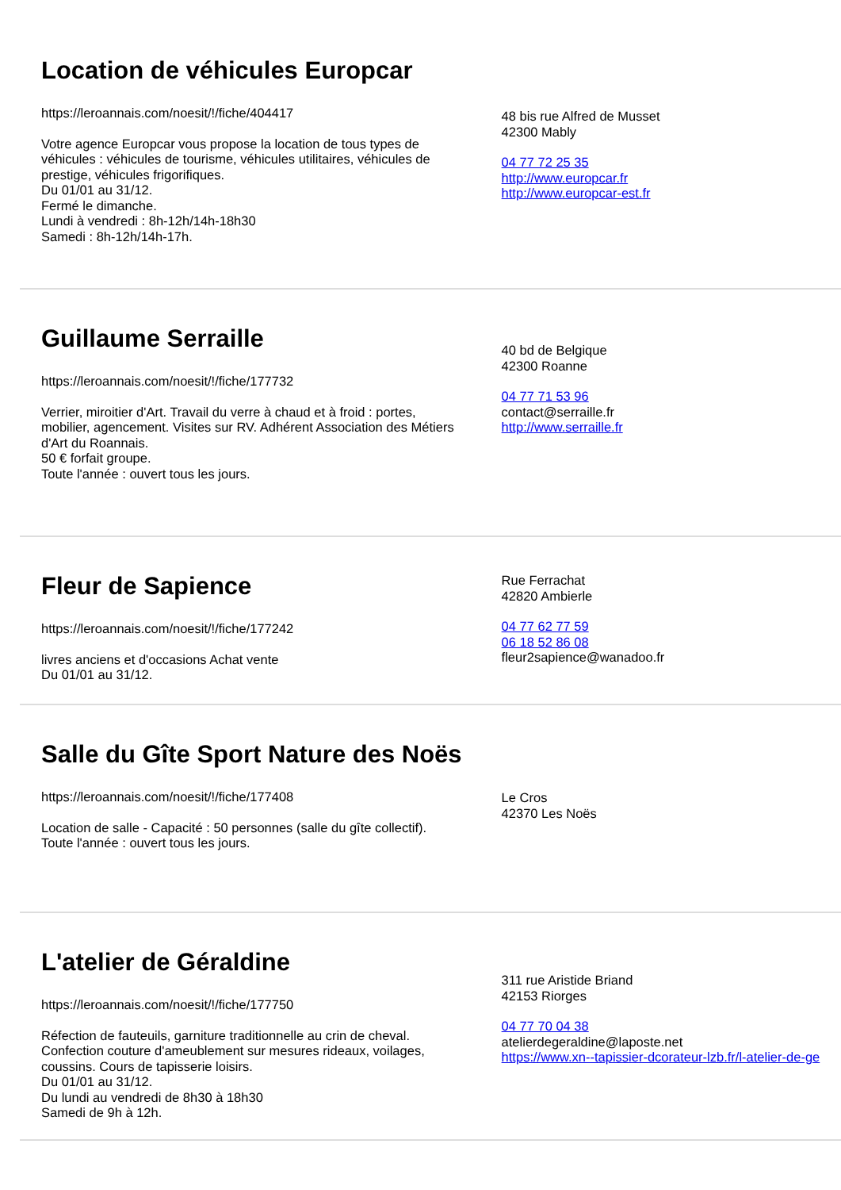Location de véhicules Europcar
https://leroannais.com/noesit/!/fiche/404417
Votre agence Europcar vous propose la location de tous types de véhicules : véhicules de tourisme, véhicules utilitaires, véhicules de prestige, véhicules frigorifiques.
Du 01/01 au 31/12.
Fermé le dimanche.
Lundi à vendredi : 8h-12h/14h-18h30
Samedi : 8h-12h/14h-17h.
48 bis rue Alfred de Musset
42300 Mably
04 77 72 25 35
http://www.europcar.fr
http://www.europcar-est.fr
Guillaume Serraille
https://leroannais.com/noesit/!/fiche/177732
Verrier, miroitier d'Art. Travail du verre à chaud et à froid : portes, mobilier, agencement. Visites sur RV. Adhérent Association des Métiers d'Art du Roannais.
50 € forfait groupe.
Toute l'année : ouvert tous les jours.
40 bd de Belgique
42300 Roanne
04 77 71 53 96
contact@serraille.fr
http://www.serraille.fr
Fleur de Sapience
https://leroannais.com/noesit/!/fiche/177242
livres anciens et d'occasions Achat vente
Du 01/01 au 31/12.
Rue Ferrachat
42820 Ambierle
04 77 62 77 59
06 18 52 86 08
fleur2sapience@wanadoo.fr
Salle du Gîte Sport Nature des Noës
https://leroannais.com/noesit/!/fiche/177408
Location de salle - Capacité : 50 personnes (salle du gîte collectif).
Toute l'année : ouvert tous les jours.
Le Cros
42370 Les Noës
L'atelier de Géraldine
https://leroannais.com/noesit/!/fiche/177750
Réfection de fauteuils, garniture traditionnelle au crin de cheval. Confection couture d'ameublement sur mesures rideaux, voilages, coussins. Cours de tapisserie loisirs.
Du 01/01 au 31/12.
Du lundi au vendredi de 8h30 à 18h30
Samedi de 9h à 12h.
311 rue Aristide Briand
42153 Riorges
04 77 70 04 38
atelierdegeraldine@laposte.net
https://www.xn--tapissier-dcorateur-lzb.fr/l-atelier-de-ge